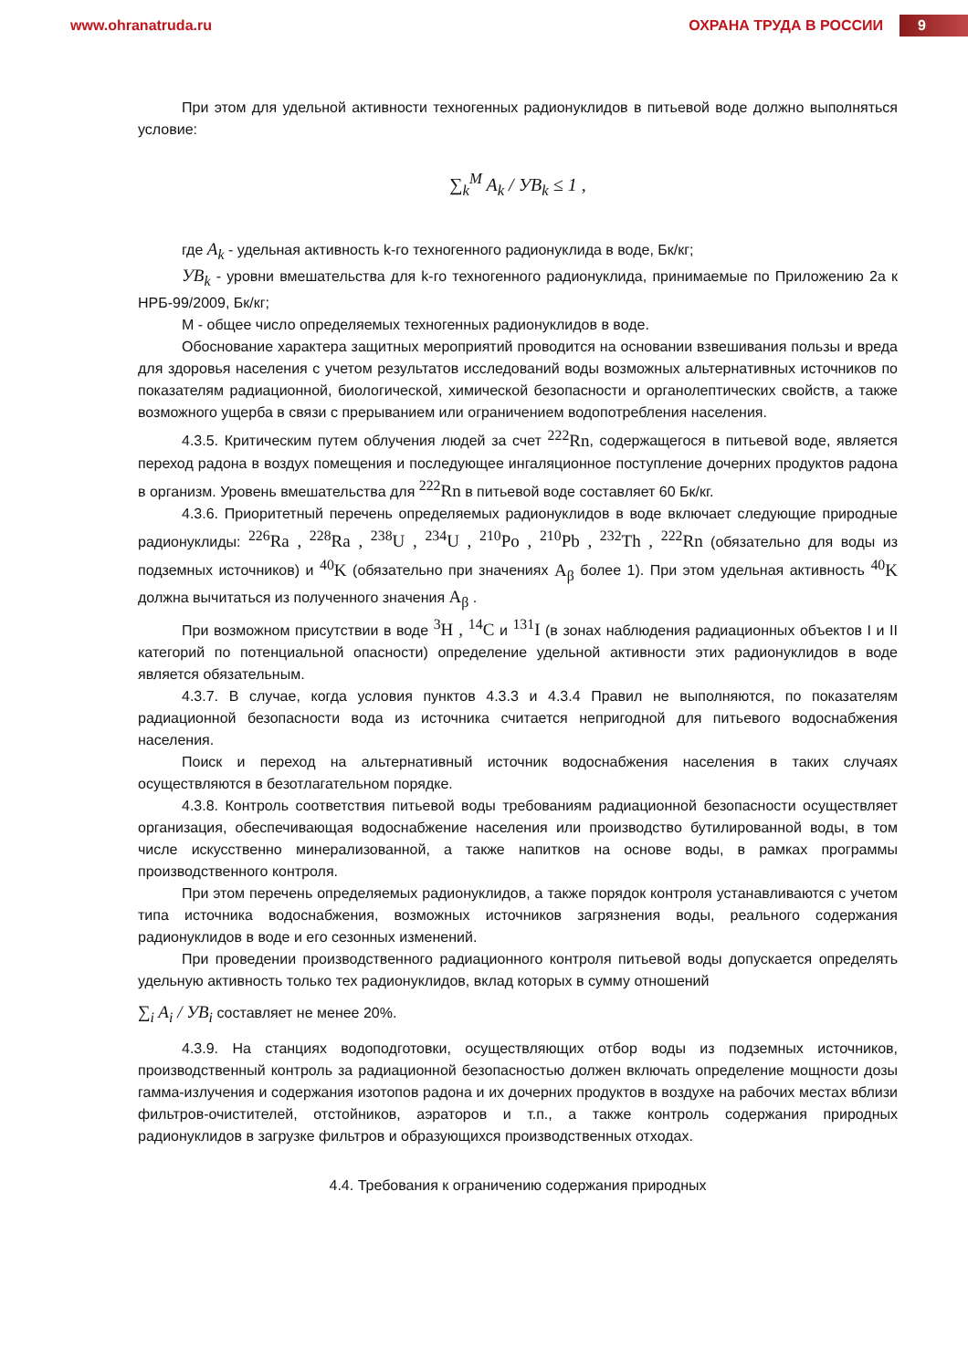www.ohranatruda.ru ОХРАНА ТРУДА В РОССИИ
9
При этом для удельной активности техногенных радионуклидов в питьевой воде должно выполняться условие:
∑<sub>k</sub><sup>M</sup> A<sub>k</sub> / УB<sub>k</sub> ≤ 1 ,
где A<sub>k</sub> - удельная активность k-го техногенного радионуклида в воде, Бк/кг;
УB<sub>k</sub> - уровни вмешательства для k-го техногенного радионуклида, принимаемые по Приложению 2а к НРБ-99/2009, Бк/кг;
М - общее число определяемых техногенных радионуклидов в воде.
Обоснование характера защитных мероприятий проводится на основании взвешивания пользы и вреда для здоровья населения с учетом результатов исследований воды возможных альтернативных источников по показателям радиационной, биологической, химической безопасности и органолептических свойств, а также возможного ущерба в связи с прерыванием или ограничением водопотребления населения.
4.3.5. Критическим путем облучения людей за счет <sup>222</sup>Rn, содержащегося в питьевой воде, является переход радона в воздух помещения и последующее ингаляционное поступление дочерних продуктов радона в организм. Уровень вмешательства для <sup>222</sup>Rn в питьевой воде составляет 60 Бк/кг.
4.3.6. Приоритетный перечень определяемых радионуклидов в воде включает следующие природные радионуклиды: <sup>226</sup>Ra , <sup>228</sup>Ra , <sup>238</sup>U , <sup>234</sup>U , <sup>210</sup>Po , <sup>210</sup>Pb , <sup>232</sup>Th , <sup>222</sup>Rn (обязательно для воды из подземных источников) и <sup>40</sup>K (обязательно при значениях A<sub>β</sub> более 1). При этом удельная активность <sup>40</sup>K должна вычитаться из полученного значения A<sub>β</sub> .
При возможном присутствии в воде <sup>3</sup>H , <sup>14</sup>C и <sup>131</sup>I (в зонах наблюдения радиационных объектов I и II категорий по потенциальной опасности) определение удельной активности этих радионуклидов в воде является обязательным.
4.3.7. В случае, когда условия пунктов 4.3.3 и 4.3.4 Правил не выполняются, по показателям радиационной безопасности вода из источника считается непригодной для питьевого водоснабжения населения.
Поиск и переход на альтернативный источник водоснабжения населения в таких случаях осуществляются в безотлагательном порядке.
4.3.8. Контроль соответствия питьевой воды требованиям радиационной безопасности осуществляет организация, обеспечивающая водоснабжение населения или производство бутилированной воды, в том числе искусственно минерализованной, а также напитков на основе воды, в рамках программы производственного контроля.
При этом перечень определяемых радионуклидов, а также порядок контроля устанавливаются с учетом типа источника водоснабжения, возможных источников загрязнения воды, реального содержания радионуклидов в воде и его сезонных изменений.
При проведении производственного радиационного контроля питьевой воды допускается определять удельную активность только тех радионуклидов, вклад которых в сумму отношений
∑<sub>i</sub> A<sub>i</sub> / УB<sub>i</sub> составляет не менее 20%.
4.3.9. На станциях водоподготовки, осуществляющих отбор воды из подземных источников, производственный контроль за радиационной безопасностью должен включать определение мощности дозы гамма-излучения и содержания изотопов радона и их дочерних продуктов в воздухе на рабочих местах вблизи фильтров-очистителей, отстойников, аэраторов и т.п., а также контроль содержания природных радионуклидов в загрузке фильтров и образующихся производственных отходах.
4.4. Требования к ограничению содержания природных